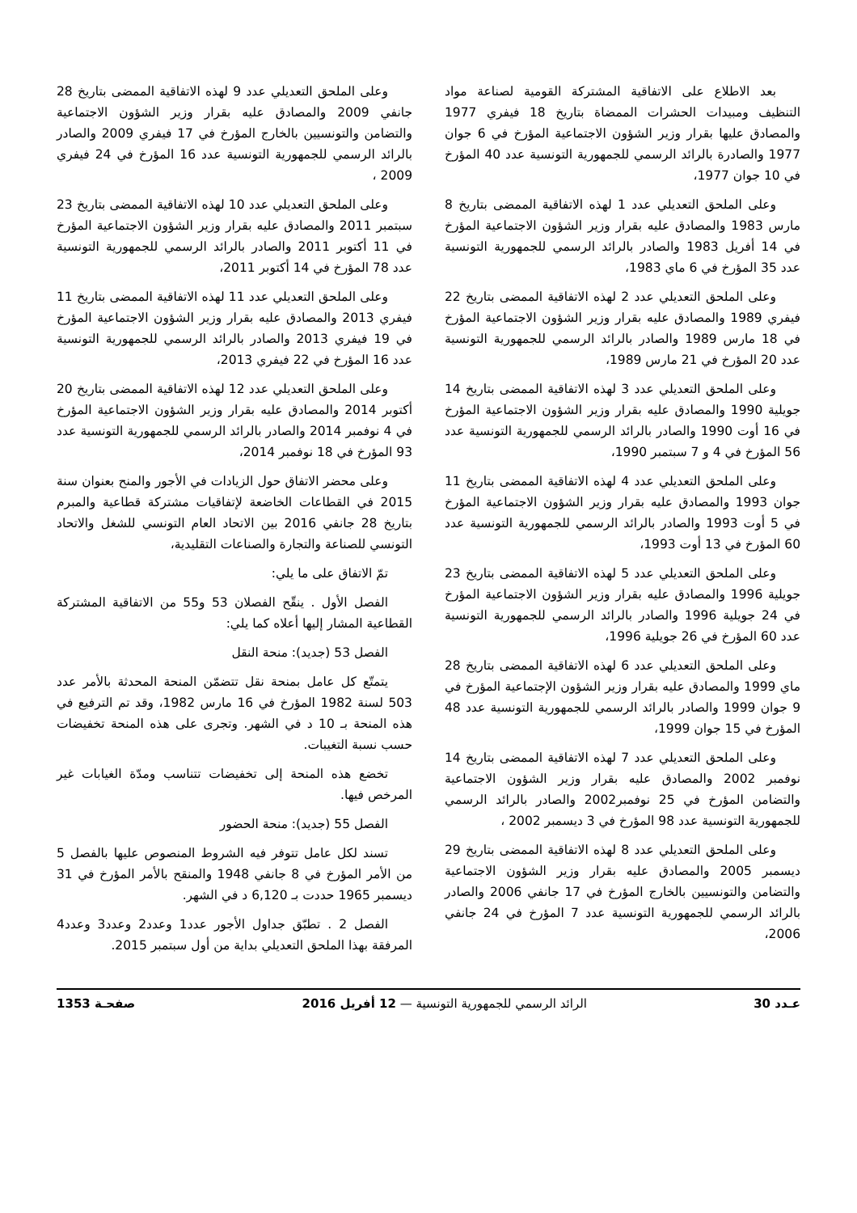بعد الاطلاع على الاتفاقية المشتركة القومية لصناعة مواد التنظيف ومبيدات الحشرات الممضاة بتاريخ 18 فيفري 1977 والمصادق عليها بقرار وزير الشؤون الاجتماعية المؤرخ في 6 جوان 1977 والصادرة بالرائد الرسمي للجمهورية التونسية عدد 40 المؤرخ في 10 جوان 1977،
وعلى الملحق التعديلي عدد 1 لهذه الاتفاقية الممضى بتاريخ 8 مارس 1983 والمصادق عليه بقرار وزير الشؤون الاجتماعية المؤرخ في 14 أفريل 1983 والصادر بالرائد الرسمي للجمهورية التونسية عدد 35 المؤرخ في 6 ماي 1983،
وعلى الملحق التعديلي عدد 2 لهذه الاتفاقية الممضى بتاريخ 22 فيفري 1989 والمصادق عليه بقرار وزير الشؤون الاجتماعية المؤرخ في 18 مارس 1989 والصادر بالرائد الرسمي للجمهورية التونسية عدد 20 المؤرخ في 21 مارس 1989،
وعلى الملحق التعديلي عدد 3 لهذه الاتفاقية الممضى بتاريخ 14 جويلية 1990 والمصادق عليه بقرار وزير الشؤون الاجتماعية المؤرخ في 16 أوت 1990 والصادر بالرائد الرسمي للجمهورية التونسية عدد 56 المؤرخ في 4 و 7 سبتمبر 1990،
وعلى الملحق التعديلي عدد 4 لهذه الاتفاقية الممضى بتاريخ 11 جوان 1993 والمصادق عليه بقرار وزير الشؤون الاجتماعية المؤرخ في 5 أوت 1993 والصادر بالرائد الرسمي للجمهورية التونسية عدد 60 المؤرخ في 13 أوت 1993،
وعلى الملحق التعديلي عدد 5 لهذه الاتفاقية الممضى بتاريخ 23 جويلية 1996 والمصادق عليه بقرار وزير الشؤون الاجتماعية المؤرخ في 24 جويلية 1996 والصادر بالرائد الرسمي للجمهورية التونسية عدد 60 المؤرخ في 26 جويلية 1996،
وعلى الملحق التعديلي عدد 6 لهذه الاتفاقية الممضى بتاريخ 28 ماي 1999 والمصادق عليه بقرار وزير الشؤون الإجتماعية المؤرخ في 9 جوان 1999 والصادر بالرائد الرسمي للجمهورية التونسية عدد 48 المؤرخ في 15 جوان 1999،
وعلى الملحق التعديلي عدد 7 لهذه الاتفاقية الممضى بتاريخ 14 نوفمبر 2002 والمصادق عليه بقرار وزير الشؤون الاجتماعية والتضامن المؤرخ في 25 نوفمبر2002 والصادر بالرائد الرسمي للجمهورية التونسية عدد 98 المؤرخ في 3 ديسمبر 2002 ،
وعلى الملحق التعديلي عدد 8 لهذه الاتفاقية الممضى بتاريخ 29 ديسمبر 2005 والمصادق عليه بقرار وزير الشؤون الاجتماعية والتضامن والتونسيين بالخارج المؤرخ في 17 جانفي 2006 والصادر بالرائد الرسمي للجمهورية التونسية عدد 7 المؤرخ في 24 جانفي 2006،
وعلى الملحق التعديلي عدد 9 لهذه الاتفاقية الممضى بتاريخ 28 جانفي 2009 والمصادق عليه بقرار وزير الشؤون الاجتماعية والتضامن والتونسيين بالخارج المؤرخ في 17 فيفري 2009 والصادر بالرائد الرسمي للجمهورية التونسية عدد 16 المؤرخ في 24 فيفري 2009 ،
وعلى الملحق التعديلي عدد 10 لهذه الاتفاقية الممضى بتاريخ 23 سبتمبر 2011 والمصادق عليه بقرار وزير الشؤون الاجتماعية المؤرخ في 11 أكتوبر 2011 والصادر بالرائد الرسمي للجمهورية التونسية عدد 78 المؤرخ في 14 أكتوبر 2011،
وعلى الملحق التعديلي عدد 11 لهذه الاتفاقية الممضى بتاريخ 11 فيفري 2013 والمصادق عليه بقرار وزير الشؤون الاجتماعية المؤرخ في 19 فيفري 2013 والصادر بالرائد الرسمي للجمهورية التونسية عدد 16 المؤرخ في 22 فيفري 2013،
وعلى الملحق التعديلي عدد 12 لهذه الاتفاقية الممضى بتاريخ 20 أكتوبر 2014 والمصادق عليه بقرار وزير الشؤون الاجتماعية المؤرخ في 4 نوفمبر 2014 والصادر بالرائد الرسمي للجمهورية التونسية عدد 93 المؤرخ في 18 نوفمبر 2014،
وعلى محضر الاتفاق حول الزيادات في الأجور والمنح بعنوان سنة 2015 في القطاعات الخاضعة لإتفاقيات مشتركة قطاعية والمبرم بتاريخ 28 جانفي 2016 بين الاتحاد العام التونسي للشغل والاتحاد التونسي للصناعة والتجارة والصناعات التقليدية،
تمّ الاتفاق على ما يلي:
الفصل الأول . ينقّح الفصلان 53 و55 من الاتفاقية المشتركة القطاعية المشار إليها أعلاه كما يلي:
الفصل 53 (جديد): منحة النقل
يتمتّع كل عامل بمنحة نقل تتضمّن المنحة المحدثة بالأمر عدد 503 لسنة 1982 المؤرخ في 16 مارس 1982، وقد تم الترفيع في هذه المنحة بـ 10 د في الشهر. وتجرى على هذه المنحة تخفيضات حسب نسبة التغيبات.
تخضع هذه المنحة إلى تخفيضات تتناسب ومدّة الغيابات غير المرخص فيها.
الفصل 55 (جديد): منحة الحضور
تسند لكل عامل تتوفر فيه الشروط المنصوص عليها بالفصل 5 من الأمر المؤرخ في 8 جانفي 1948 والمنقح بالأمر المؤرخ في 31 ديسمبر 1965 حددت بـ 6,120 د في الشهر.
الفصل 2 . تطبّق جداول الأجور عدد1 وعدد2 وعدد3 وعدد4 المرفقة بهذا الملحق التعديلي بداية من أول سبتمبر 2015.
عـدد 30 الرائد الرسمي للجمهورية التونسية — 12 أفريل 2016 صفحـة 1353